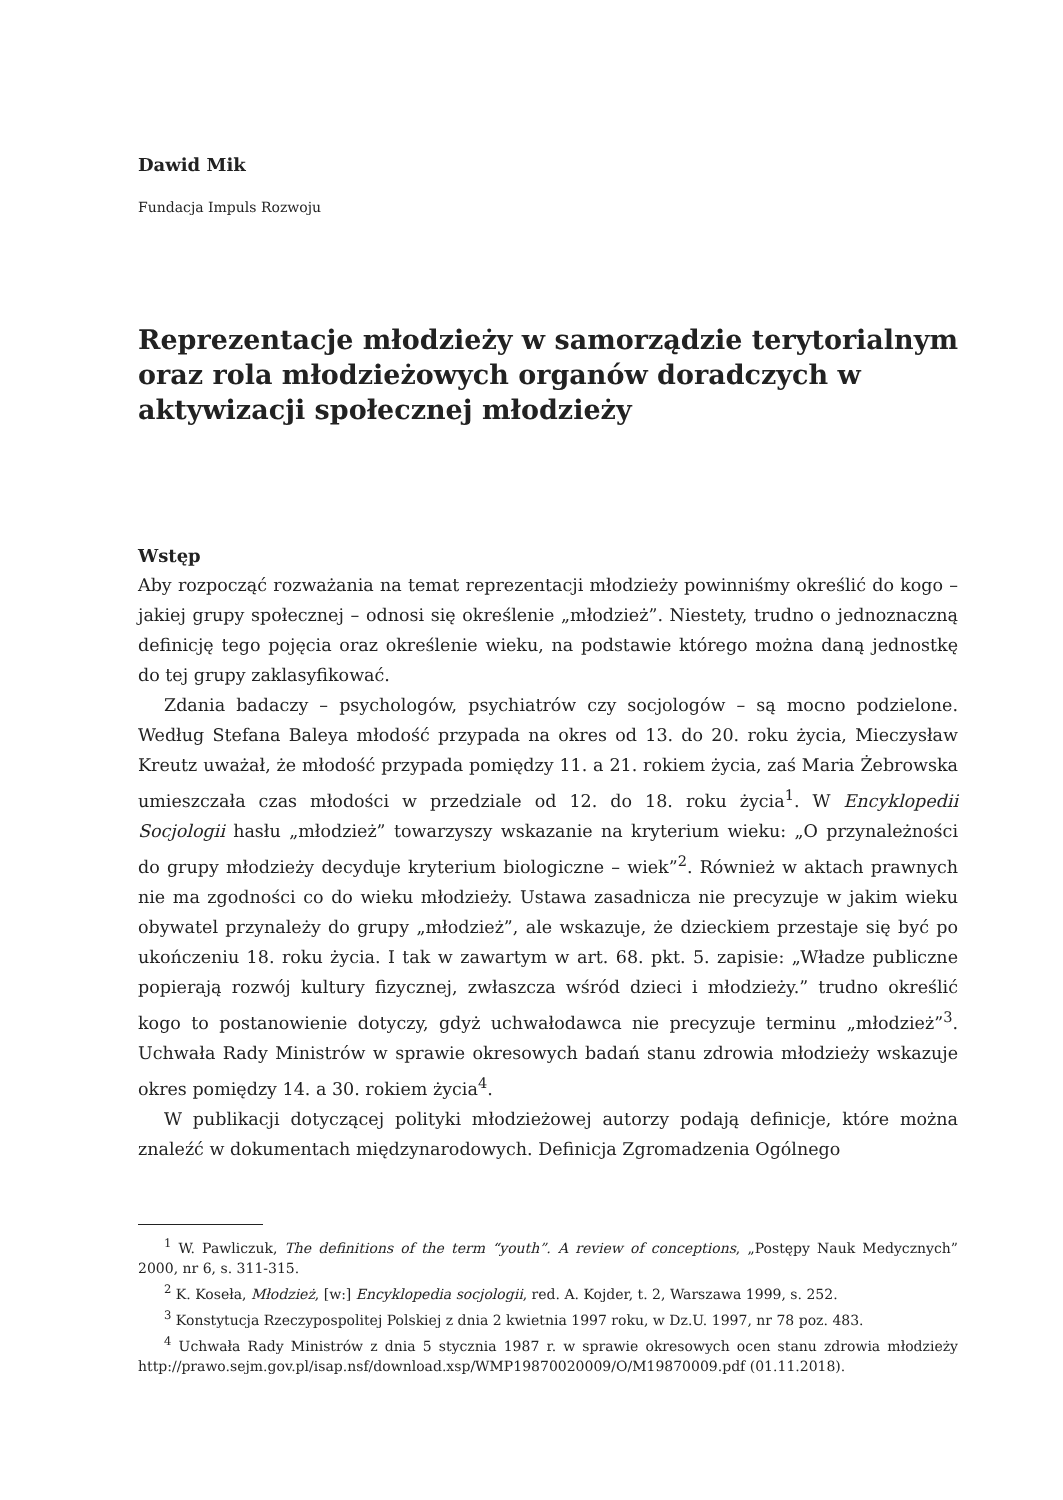Dawid Mik
Fundacja Impuls Rozwoju
Reprezentacje młodzieży w samorządzie terytorialnym oraz rola młodzieżowych organów doradczych w aktywizacji społecznej młodzieży
Wstęp
Aby rozpocząć rozważania na temat reprezentacji młodzieży powinniśmy określić do kogo – jakiej grupy społecznej – odnosi się określenie „młodzież”. Niestety, trudno o jednoznaczną definicję tego pojęcia oraz określenie wieku, na podstawie którego można daną jednostkę do tej grupy zaklasyfikować.
Zdania badaczy – psychologów, psychiatrów czy socjologów – są mocno podzielone. Według Stefana Baleya młodość przypada na okres od 13. do 20. roku życia, Mieczysław Kreutz uważał, że młodość przypada pomiędzy 11. a 21. rokiem życia, zaś Maria Żebrowska umieszczała czas młodości w przedziale od 12. do 18. roku życia<sup>1</sup>. W Encyklopedii Socjologii hasłu „młodzież” towarzyszy wskazanie na kryterium wieku: „O przynależności do grupy młodzieży decyduje kryterium biologiczne – wiek”<sup>2</sup>. Również w aktach prawnych nie ma zgodności co do wieku młodzieży. Ustawa zasadnicza nie precyzuje w jakim wieku obywatel przynależy do grupy „młodzież”, ale wskazuje, że dzieckiem przestaje się być po ukończeniu 18. roku życia. I tak w zawartym w art. 68. pkt. 5. zapisie: „Władze publiczne popierają rozwój kultury fizycznej, zwłaszcza wśród dzieci i młodzieży.” trudno określić kogo to postanowienie dotyczy, gdyż uchwałodawca nie precyzuje terminu „młodzież”<sup>3</sup>. Uchwała Rady Ministrów w sprawie okresowych badań stanu zdrowia młodzieży wskazuje okres pomiędzy 14. a 30. rokiem życia<sup>4</sup>.
W publikacji dotyczącej polityki młodzieżowej autorzy podają definicje, które można znaleźć w dokumentach międzynarodowych. Definicja Zgromadzenia Ogólnego
<sup>1</sup> W. Pawliczuk, The definitions of the term “youth”. A review of conceptions, „Postępy Nauk Medycznych” 2000, nr 6, s. 311-315.
<sup>2</sup> K. Koseła, Młodzież, [w:] Encyklopedia socjologii, red. A. Kojder, t. 2, Warszawa 1999, s. 252.
<sup>3</sup> Konstytucja Rzeczypospolitej Polskiej z dnia 2 kwietnia 1997 roku, w Dz.U. 1997, nr 78 poz. 483.
<sup>4</sup> Uchwała Rady Ministrów z dnia 5 stycznia 1987 r. w sprawie okresowych ocen stanu zdrowia młodzieży http://prawo.sejm.gov.pl/isap.nsf/download.xsp/WMP19870020009/O/M19870009.pdf (01.11.2018).